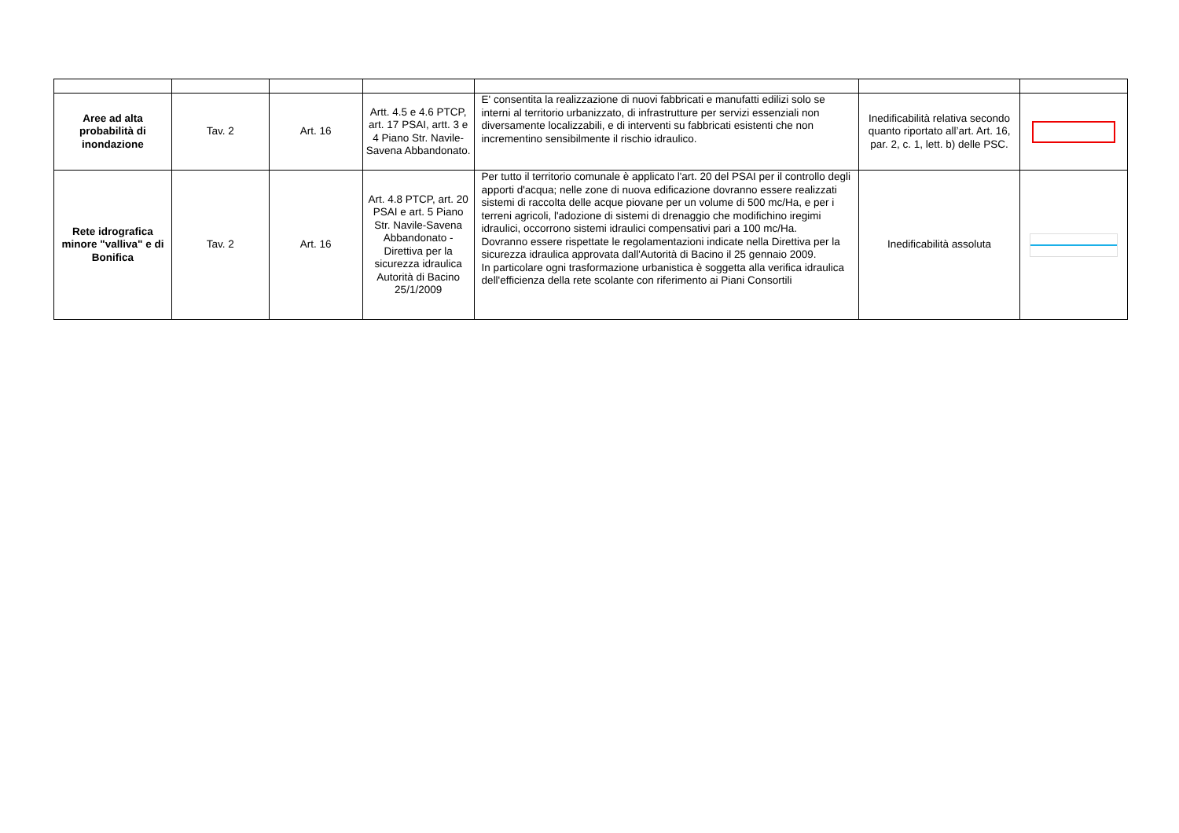| Aree ad alta probabilità di inondazione | Tav. 2 | Art. 16 | Artt. 4.5 e 4.6 PTCP, art. 17 PSAI, artt. 3 e 4 Piano Str. Navile-Savena Abbandonato. | E' consentita la realizzazione di nuovi fabbricati e manufatti edilizi solo se interni al territorio urbanizzato, di infrastrutture per servizi essenziali non diversamente localizzabili, e di interventi su fabbricati esistenti che non incrementino sensibilmente il rischio idraulico. | Inedificabilità relativa secondo quanto riportato all’art. Art. 16, par. 2, c. 1, lett. b) delle PSC. | |
| Rete idrografica minore "valliva" e di Bonifica | Tav. 2 | Art. 16 | Art. 4.8 PTCP, art. 20 PSAI e art. 5 Piano Str. Navile-Savena Abbandonato - Direttiva per la sicurezza idraulica Autorità di Bacino 25/1/2009 | Per tutto il territorio comunale è applicato l'art. 20 del PSAI per il controllo degli apporti d'acqua; nelle zone di nuova edificazione dovranno essere realizzati sistemi di raccolta delle acque piovane per un volume di 500 mc/Ha, e per i terreni agricoli, l'adozione di sistemi di drenaggio che modifichino iregimi idraulici, occorrono sistemi idraulici compensativi pari a 100 mc/Ha. Dovranno essere rispettate le regolamentazioni indicate nella Direttiva per la sicurezza idraulica approvata dall'Autorità di Bacino il 25 gennaio 2009. In particolare ogni trasformazione urbanistica è soggetta alla verifica idraulica dell'efficienza della rete scolante con riferimento ai Piani Consortili | Inedificabilità assoluta | |